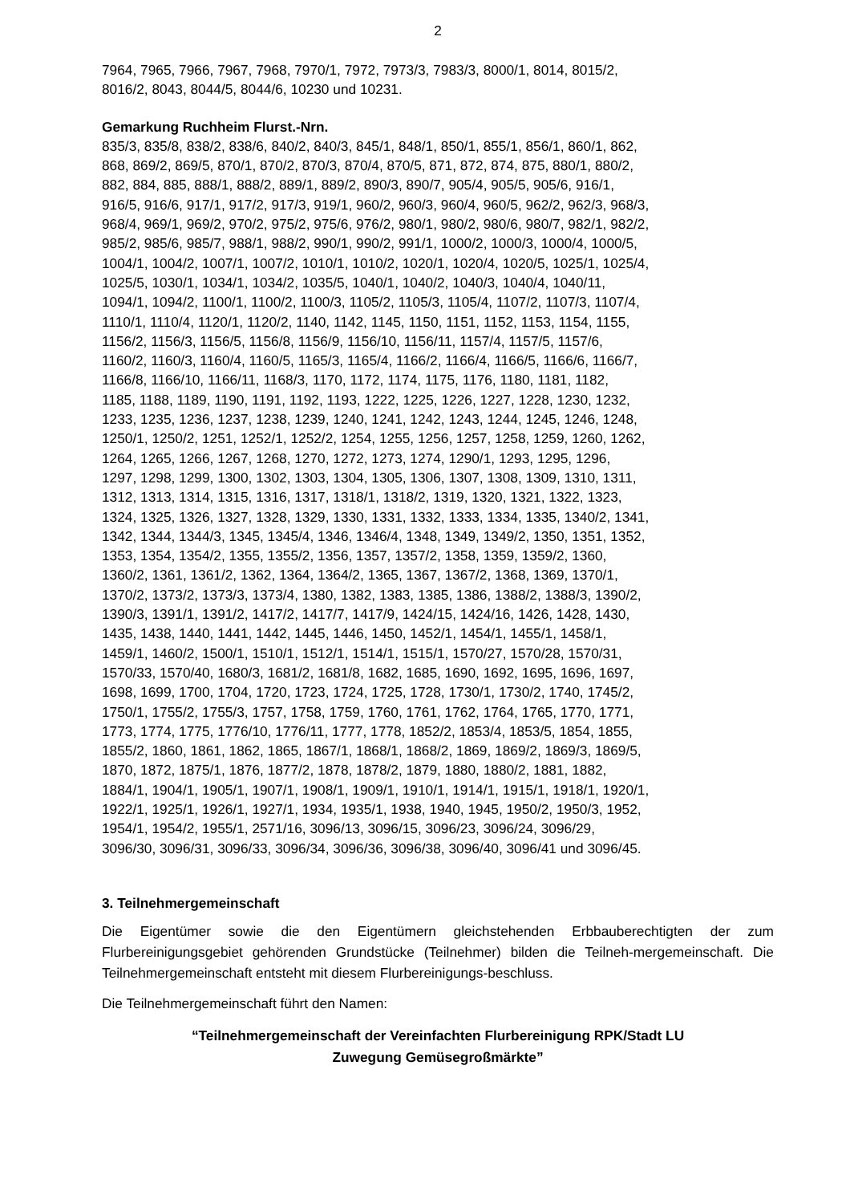2
7964, 7965, 7966, 7967, 7968, 7970/1, 7972, 7973/3, 7983/3, 8000/1, 8014, 8015/2,
8016/2, 8043, 8044/5, 8044/6, 10230 und 10231.
Gemarkung Ruchheim Flurst.-Nrn.
835/3, 835/8, 838/2, 838/6, 840/2, 840/3, 845/1, 848/1, 850/1, 855/1, 856/1, 860/1, 862,
868, 869/2, 869/5, 870/1, 870/2, 870/3, 870/4, 870/5, 871, 872, 874, 875, 880/1, 880/2,
882, 884, 885, 888/1, 888/2, 889/1, 889/2, 890/3, 890/7, 905/4, 905/5, 905/6, 916/1,
916/5, 916/6, 917/1, 917/2, 917/3, 919/1, 960/2, 960/3, 960/4, 960/5, 962/2, 962/3, 968/3,
968/4, 969/1, 969/2, 970/2, 975/2, 975/6, 976/2, 980/1, 980/2, 980/6, 980/7, 982/1, 982/2,
985/2, 985/6, 985/7, 988/1, 988/2, 990/1, 990/2, 991/1, 1000/2, 1000/3, 1000/4, 1000/5,
1004/1, 1004/2, 1007/1, 1007/2, 1010/1, 1010/2, 1020/1, 1020/4, 1020/5, 1025/1, 1025/4,
1025/5, 1030/1, 1034/1, 1034/2, 1035/5, 1040/1, 1040/2, 1040/3, 1040/4, 1040/11,
1094/1, 1094/2, 1100/1, 1100/2, 1100/3, 1105/2, 1105/3, 1105/4, 1107/2, 1107/3, 1107/4,
1110/1, 1110/4, 1120/1, 1120/2, 1140, 1142, 1145, 1150, 1151, 1152, 1153, 1154, 1155,
1156/2, 1156/3, 1156/5, 1156/8, 1156/9, 1156/10, 1156/11, 1157/4, 1157/5, 1157/6,
1160/2, 1160/3, 1160/4, 1160/5, 1165/3, 1165/4, 1166/2, 1166/4, 1166/5, 1166/6, 1166/7,
1166/8, 1166/10, 1166/11, 1168/3, 1170, 1172, 1174, 1175, 1176, 1180, 1181, 1182,
1185, 1188, 1189, 1190, 1191, 1192, 1193, 1222, 1225, 1226, 1227, 1228, 1230, 1232,
1233, 1235, 1236, 1237, 1238, 1239, 1240, 1241, 1242, 1243, 1244, 1245, 1246, 1248,
1250/1, 1250/2, 1251, 1252/1, 1252/2, 1254, 1255, 1256, 1257, 1258, 1259, 1260, 1262,
1264, 1265, 1266, 1267, 1268, 1270, 1272, 1273, 1274, 1290/1, 1293, 1295, 1296,
1297, 1298, 1299, 1300, 1302, 1303, 1304, 1305, 1306, 1307, 1308, 1309, 1310, 1311,
1312, 1313, 1314, 1315, 1316, 1317, 1318/1, 1318/2, 1319, 1320, 1321, 1322, 1323,
1324, 1325, 1326, 1327, 1328, 1329, 1330, 1331, 1332, 1333, 1334, 1335, 1340/2, 1341,
1342, 1344, 1344/3, 1345, 1345/4, 1346, 1346/4, 1348, 1349, 1349/2, 1350, 1351, 1352,
1353, 1354, 1354/2, 1355, 1355/2, 1356, 1357, 1357/2, 1358, 1359, 1359/2, 1360,
1360/2, 1361, 1361/2, 1362, 1364, 1364/2, 1365, 1367, 1367/2, 1368, 1369, 1370/1,
1370/2, 1373/2, 1373/3, 1373/4, 1380, 1382, 1383, 1385, 1386, 1388/2, 1388/3, 1390/2,
1390/3, 1391/1, 1391/2, 1417/2, 1417/7, 1417/9, 1424/15, 1424/16, 1426, 1428, 1430,
1435, 1438, 1440, 1441, 1442, 1445, 1446, 1450, 1452/1, 1454/1, 1455/1, 1458/1,
1459/1, 1460/2, 1500/1, 1510/1, 1512/1, 1514/1, 1515/1, 1570/27, 1570/28, 1570/31,
1570/33, 1570/40, 1680/3, 1681/2, 1681/8, 1682, 1685, 1690, 1692, 1695, 1696, 1697,
1698, 1699, 1700, 1704, 1720, 1723, 1724, 1725, 1728, 1730/1, 1730/2, 1740, 1745/2,
1750/1, 1755/2, 1755/3, 1757, 1758, 1759, 1760, 1761, 1762, 1764, 1765, 1770, 1771,
1773, 1774, 1775, 1776/10, 1776/11, 1777, 1778, 1852/2, 1853/4, 1853/5, 1854, 1855,
1855/2, 1860, 1861, 1862, 1865, 1867/1, 1868/1, 1868/2, 1869, 1869/2, 1869/3, 1869/5,
1870, 1872, 1875/1, 1876, 1877/2, 1878, 1878/2, 1879, 1880, 1880/2, 1881, 1882,
1884/1, 1904/1, 1905/1, 1907/1, 1908/1, 1909/1, 1910/1, 1914/1, 1915/1, 1918/1, 1920/1,
1922/1, 1925/1, 1926/1, 1927/1, 1934, 1935/1, 1938, 1940, 1945, 1950/2, 1950/3, 1952,
1954/1, 1954/2, 1955/1, 2571/16, 3096/13, 3096/15, 3096/23, 3096/24, 3096/29,
3096/30, 3096/31, 3096/33, 3096/34, 3096/36, 3096/38, 3096/40, 3096/41 und 3096/45.
3. Teilnehmergemeinschaft
Die Eigentümer sowie die den Eigentümern gleichstehenden Erbbauberechtigten der zum Flurbereinigungsgebiet gehörenden Grundstücke (Teilnehmer) bilden die Teilneh-mergemeinschaft. Die Teilnehmergemeinschaft entsteht mit diesem Flurbereinigungs-beschluss.
Die Teilnehmergemeinschaft führt den Namen:
“Teilnehmergemeinschaft der Vereinfachten Flurbereinigung RPK/Stadt LU
Zuwegung Gemüsegroßmärkte”